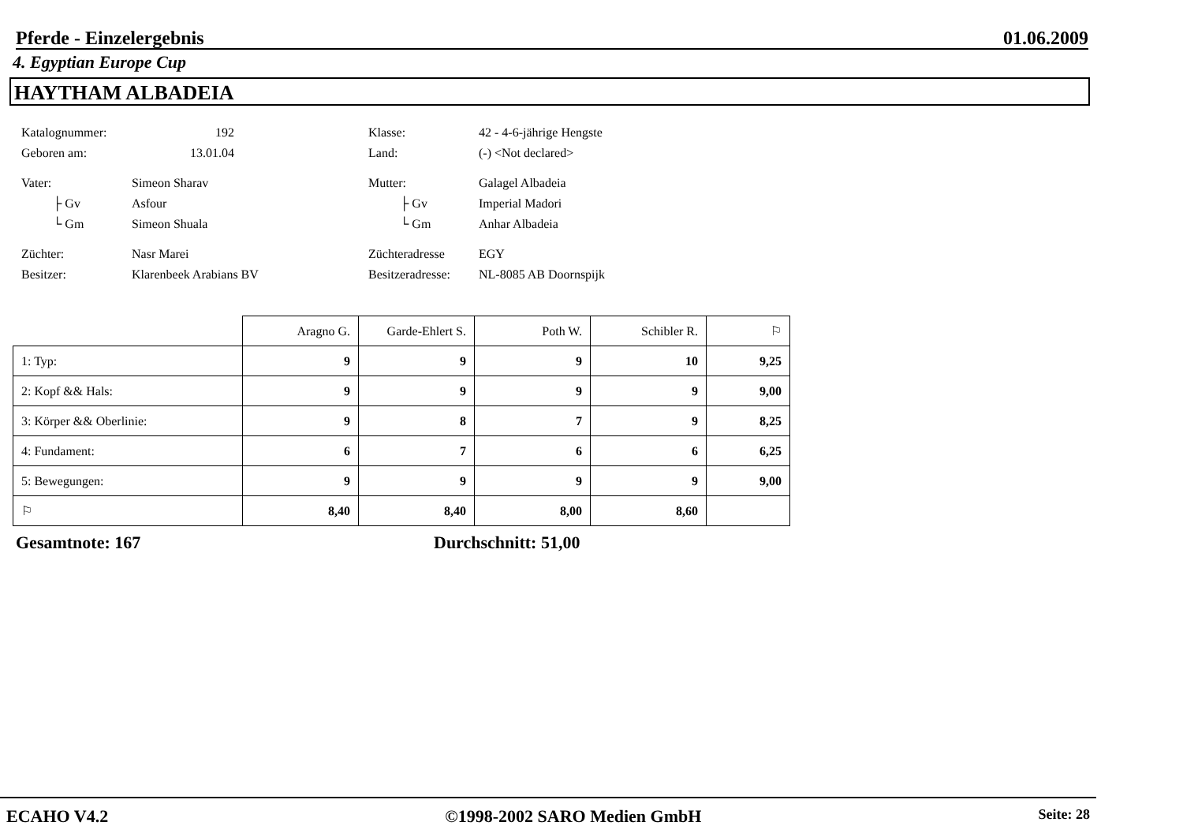Pferde - Einzelergebnis 01.06.2009
4. Egyptian Europe Cup
HAYTHAM ALBADEIA
| Katalognummer: | 192 | Klasse: | 42 - 4-6-jährige Hengste |
| Geboren am: | 13.01.04 | Land: | (-) <Not declared> |
| Vater: | Simeon Sharav | Mutter: | Galagel Albadeia |
| ├ Gv | Asfour | ├ Gv | Imperial Madori |
| └ Gm | Simeon Shuala | └ Gm | Anhar Albadeia |
| Züchter: | Nasr Marei | Züchteradresse | EGY |
| Besitzer: | Klarenbeek Arabians BV | Besitzeradresse: | NL-8085 AB Doornspijk |
| | Aragno G. | Garde-Ehlert S. | Poth W. | Schibler R. | ⚐ |
| 1: Typ: | 9 | 9 | 9 | 10 | 9,25 |
| 2: Kopf && Hals: | 9 | 9 | 9 | 9 | 9,00 |
| 3: Körper && Oberlinie: | 9 | 8 | 7 | 9 | 8,25 |
| 4: Fundament: | 6 | 7 | 6 | 6 | 6,25 |
| 5: Bewegungen: | 9 | 9 | 9 | 9 | 9,00 |
| ⚐ | 8,40 | 8,40 | 8,00 | 8,60 | |
Gesamtnote: 167 Durchschnitt: 51,00
ECAHO V4.2 ©1998-2002 SARO Medien GmbH Seite: 28